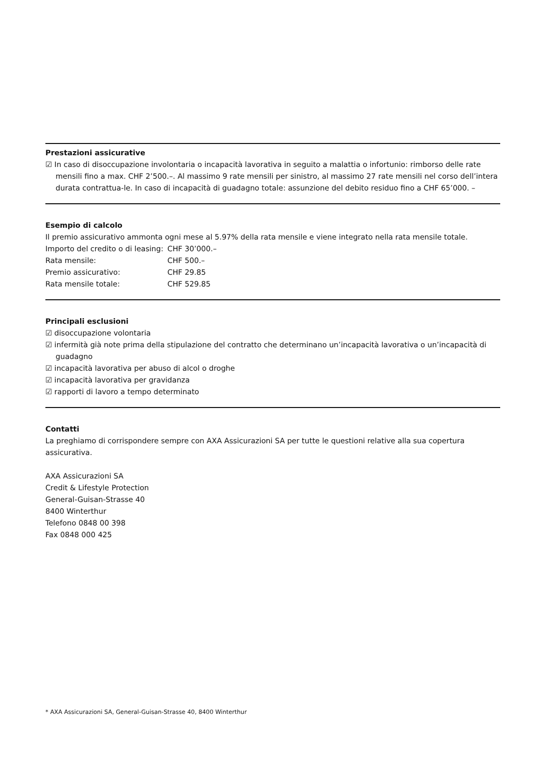Prestazioni assicurative
☑ In caso di disoccupazione involontaria o incapacità lavorativa in seguito a malattia o infortunio: rimborso delle rate mensili fino a max. CHF 2’500.–. Al massimo 9 rate mensili per sinistro, al massimo 27 rate mensili nel corso dell’intera durata contrattua-le. In caso di incapacità di guadagno totale: assunzione del debito residuo fino a CHF 65’000. –
Esempio di calcolo
Il premio assicurativo ammonta ogni mese al 5.97% della rata mensile e viene integrato nella rata mensile totale.
| Importo del credito o di leasing: | CHF 30’000.– |
| Rata mensile: | CHF 500.– |
| Premio assicurativo: | CHF 29.85 |
| Rata mensile totale: | CHF 529.85 |
Principali esclusioni
☑ disoccupazione volontaria
☑ infermità già note prima della stipulazione del contratto che determinano un’incapacità lavorativa o un’incapacità di guadagno
☑ incapacità lavorativa per abuso di alcol o droghe
☑ incapacità lavorativa per gravidanza
☑ rapporti di lavoro a tempo determinato
Contatti
La preghiamo di corrispondere sempre con AXA Assicurazioni SA per tutte le questioni relative alla sua copertura assicurativa.
AXA Assicurazioni SA
Credit & Lifestyle Protection
General-Guisan-Strasse 40
8400 Winterthur
Telefono 0848 00 398
Fax 0848 000 425
* AXA Assicurazioni SA, General-Guisan-Strasse 40, 8400 Winterthur